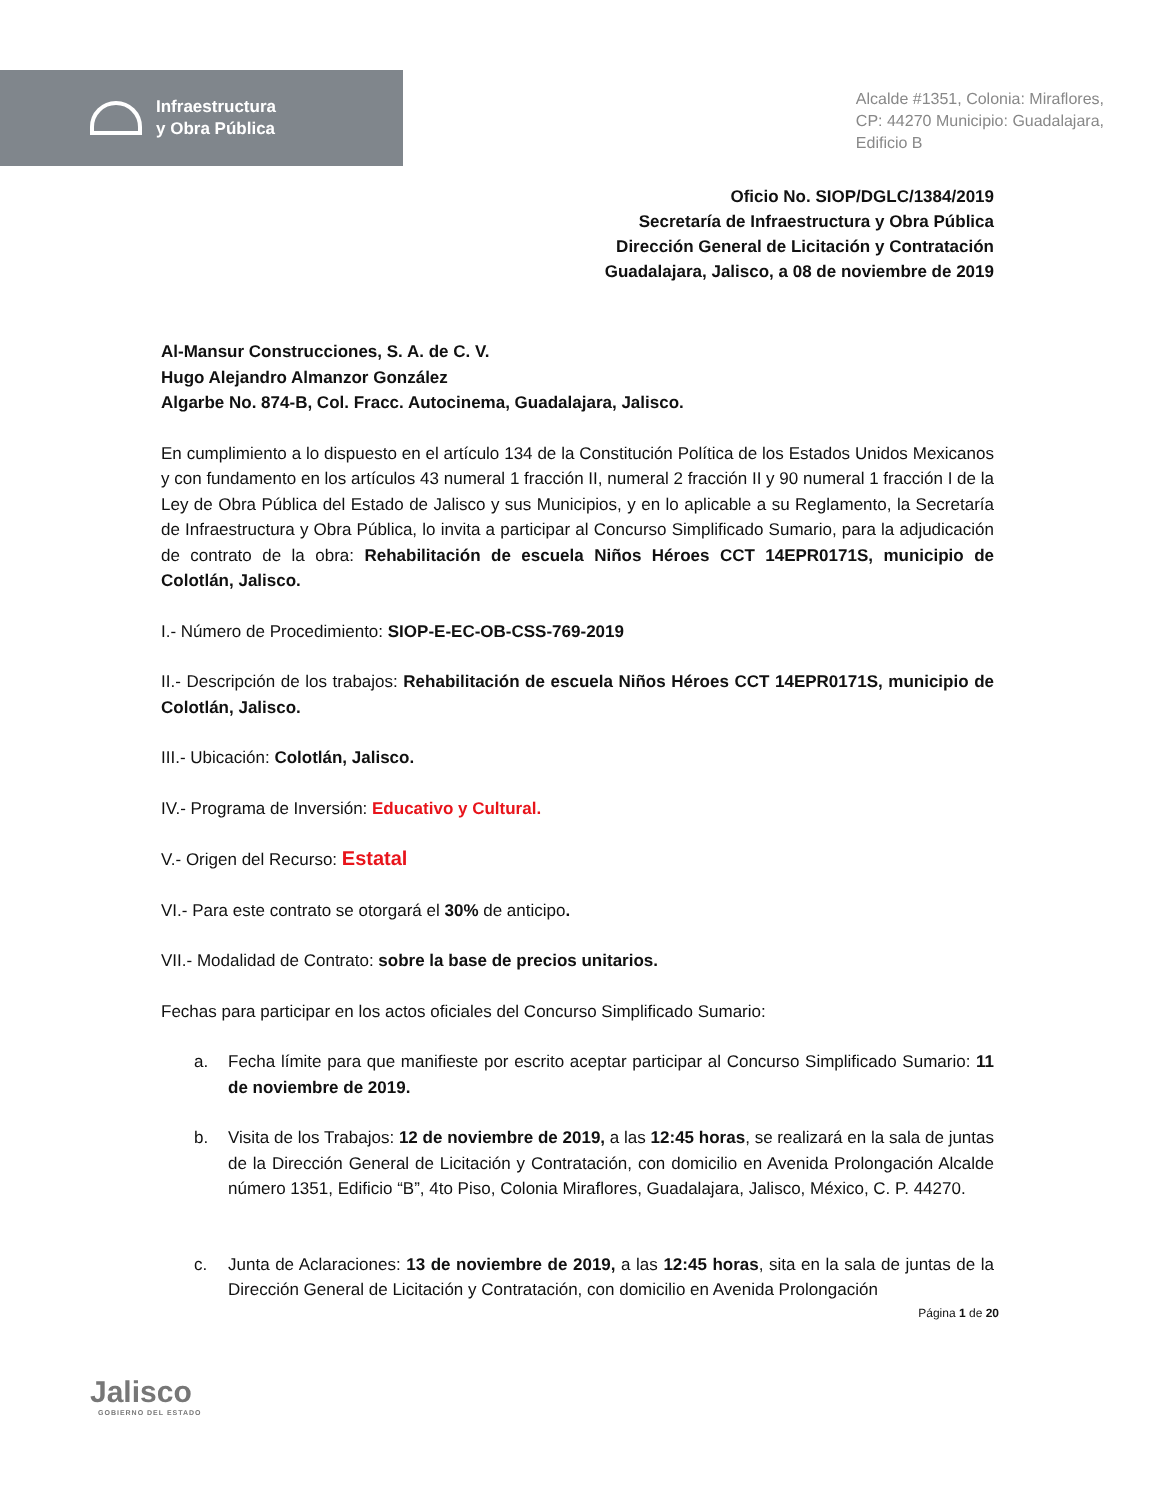Infraestructura
y Obra Pública
Alcalde #1351, Colonia: Miraflores,
CP: 44270 Municipio: Guadalajara,
Edificio B
Oficio No. SIOP/DGLC/1384/2019
Secretaría de Infraestructura y Obra Pública
Dirección General de Licitación y Contratación
Guadalajara, Jalisco, a 08 de noviembre de 2019
Al-Mansur Construcciones, S. A. de C. V.
Hugo Alejandro Almanzor González
Algarbe No. 874-B, Col. Fracc. Autocinema, Guadalajara, Jalisco.
En cumplimiento a lo dispuesto en el artículo 134 de la Constitución Política de los Estados Unidos Mexicanos y con fundamento en los artículos 43 numeral 1 fracción II, numeral 2 fracción II y 90 numeral 1 fracción I de la Ley de Obra Pública del Estado de Jalisco y sus Municipios, y en lo aplicable a su Reglamento, la Secretaría de Infraestructura y Obra Pública, lo invita a participar al Concurso Simplificado Sumario, para la adjudicación de contrato de la obra: Rehabilitación de escuela Niños Héroes CCT 14EPR0171S, municipio de Colotlán, Jalisco.
I.- Número de Procedimiento: SIOP-E-EC-OB-CSS-769-2019
II.- Descripción de los trabajos: Rehabilitación de escuela Niños Héroes CCT 14EPR0171S, municipio de Colotlán, Jalisco.
III.- Ubicación: Colotlán, Jalisco.
IV.- Programa de Inversión: Educativo y Cultural.
V.- Origen del Recurso: Estatal
VI.- Para este contrato se otorgará el 30% de anticipo.
VII.- Modalidad de Contrato: sobre la base de precios unitarios.
Fechas para participar en los actos oficiales del Concurso Simplificado Sumario:
a. Fecha límite para que manifieste por escrito aceptar participar al Concurso Simplificado Sumario: 11 de noviembre de 2019.
b. Visita de los Trabajos: 12 de noviembre de 2019, a las 12:45 horas, se realizará en la sala de juntas de la Dirección General de Licitación y Contratación, con domicilio en Avenida Prolongación Alcalde número 1351, Edificio “B”, 4to Piso, Colonia Miraflores, Guadalajara, Jalisco, México, C. P. 44270.
c. Junta de Aclaraciones: 13 de noviembre de 2019, a las 12:45 horas, sita en la sala de juntas de la Dirección General de Licitación y Contratación, con domicilio en Avenida Prolongación
Página 1 de 20
Jalisco
GOBIERNO DEL ESTADO